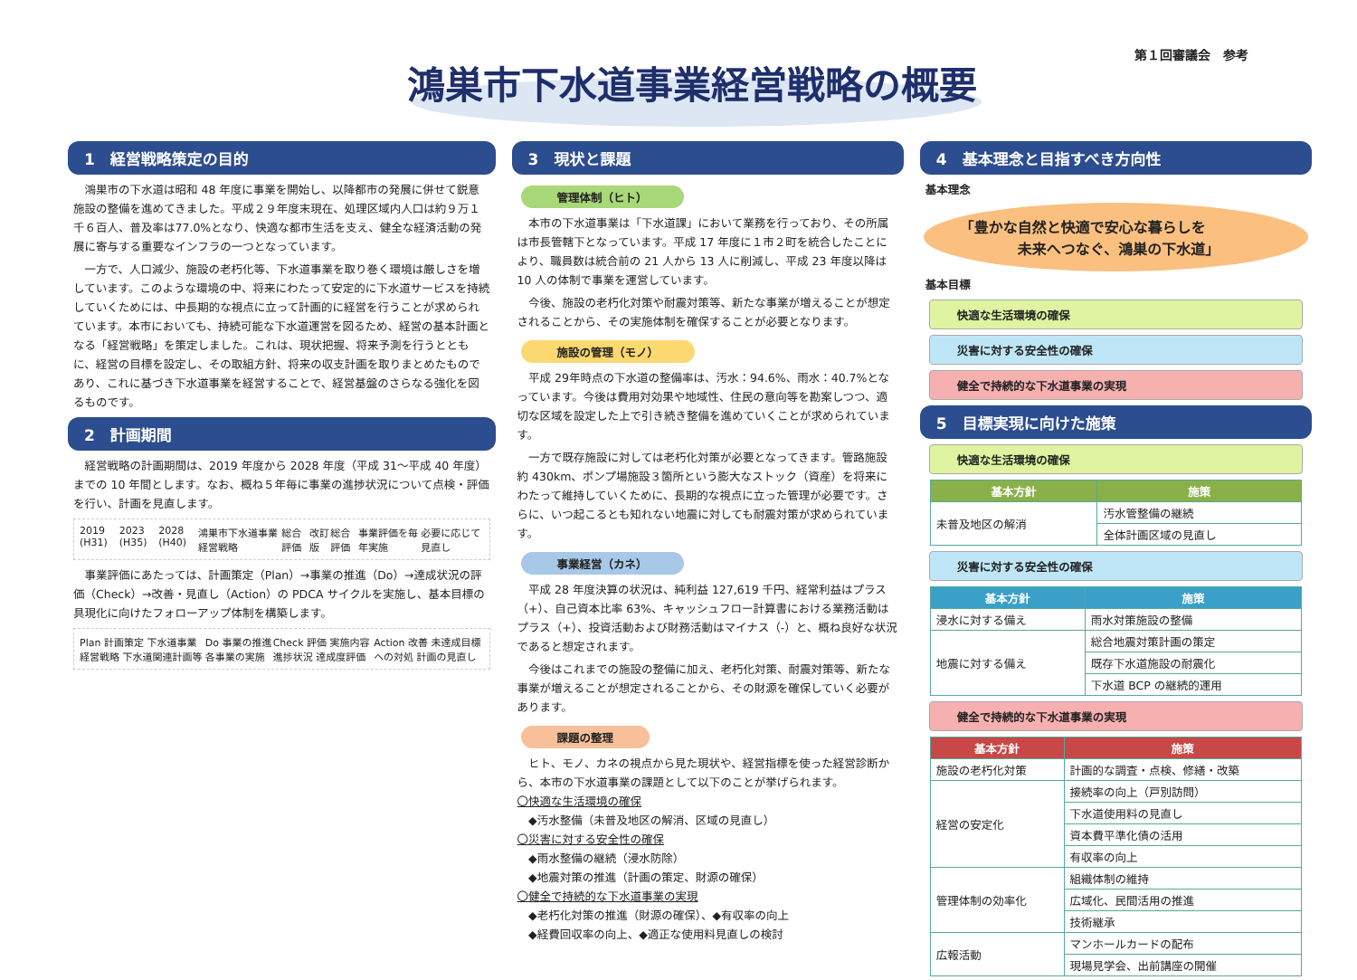鴻巣市下水道事業経営戦略の概要
第１回審議会　参考
1　経営戦略策定の目的
　鴻巣市の下水道は昭和 48 年度に事業を開始し、以降都市の発展に併せて鋭意施設の整備を進めてきました。平成２９年度末現在、処理区域内人口は約９万１千６百人、普及率は77.0%となり、快適な都市生活を支え、健全な経済活動の発展に寄与する重要なインフラの一つとなっています。
　一方で、人口減少、施設の老朽化等、下水道事業を取り巻く環境は厳しさを増しています。このような環境の中、将来にわたって安定的に下水道サービスを持続していくためには、中長期的な視点に立って計画的に経営を行うことが求められています。本市においても、持続可能な下水道運営を図るため、経営の基本計画となる「経営戦略」を策定しました。これは、現状把握、将来予測を行うとともに、経営の目標を設定し、その取組方針、将来の収支計画を取りまとめたものであり、これに基づき下水道事業を経営することで、経営基盤のさらなる強化を図るものです。
2　計画期間
　経営戦略の計画期間は、2019 年度から 2028 年度（平成 31～平成 40 年度）までの 10 年間とします。なお、概ね５年毎に事業の進捗状況について点検・評価を行い、計画を見直します。
2019 (H31) 2023 (H35) 2028 (H40) 鴻巣市下水道事業経営戦略 総合評価 改訂版 総合評価 事業評価を毎年実施 必要に応じて見直し
　事業評価にあたっては、計画策定（Plan）→事業の推進（Do）→達成状況の評価（Check）→改善・見直し（Action）の PDCA サイクルを実施し、基本目標の具現化に向けたフォローアップ体制を構築します。
Plan 計画策定 下水道事業経営戦略 下水道関連計画等 Do 事業の推進 各事業の実施 Check 評価 実施内容 進捗状況 達成度評価 Action 改善 未達成目標への対処 計画の見直し
3　現状と課題
管理体制（ヒト）
　本市の下水道事業は「下水道課」において業務を行っており、その所属は市長管轄下となっています。平成 17 年度に１市２町を統合したことにより、職員数は統合前の 21 人から 13 人に削減し、平成 23 年度以降は 10 人の体制で事業を運営しています。
　今後、施設の老朽化対策や耐震対策等、新たな事業が増えることが想定されることから、その実施体制を確保することが必要となります。
施設の管理（モノ）
　平成 29年時点の下水道の整備率は、汚水：94.6%、雨水：40.7%となっています。今後は費用対効果や地域性、住民の意向等を勘案しつつ、適切な区域を設定した上で引き続き整備を進めていくことが求められています。
　一方で既存施設に対しては老朽化対策が必要となってきます。管路施設約 430km、ポンプ場施設３箇所という膨大なストック（資産）を将来にわたって維持していくために、長期的な視点に立った管理が必要です。さらに、いつ起こるとも知れない地震に対しても耐震対策が求められています。
事業経営（カネ）
　平成 28 年度決算の状況は、純利益 127,619 千円、経常利益はプラス（+）、自己資本比率 63%、キャッシュフロー計算書における業務活動はプラス（+）、投資活動および財務活動はマイナス（-）と、概ね良好な状況であると想定されます。
　今後はこれまでの施設の整備に加え、老朽化対策、耐震対策等、新たな事業が増えることが想定されることから、その財源を確保していく必要があります。
課題の整理
　ヒト、モノ、カネの視点から見た現状や、経営指標を使った経営診断から、本市の下水道事業の課題として以下のことが挙げられます。
〇快適な生活環境の確保
　◆汚水整備（未普及地区の解消、区域の見直し）
〇災害に対する安全性の確保
　◆雨水整備の継続（浸水防除）
　◆地震対策の推進（計画の策定、財源の確保）
〇健全で持続的な下水道事業の実現
　◆老朽化対策の推進（財源の確保）、◆有収率の向上
　◆経費回収率の向上、◆適正な使用料見直しの検討
4　基本理念と目指すべき方向性
基本理念
「豊かな自然と快適で安心な暮らしを
　　　　未来へつなぐ、鴻巣の下水道」
基本目標
快適な生活環境の確保
災害に対する安全性の確保
健全で持続的な下水道事業の実現
5　目標実現に向けた施策
快適な生活環境の確保
| 基本方針 | 施策 |
| --- | --- |
| 未普及地区の解消 | 汚水管整備の継続 |
| | 全体計画区域の見直し |
災害に対する安全性の確保
| 基本方針 | 施策 |
| --- | --- |
| 浸水に対する備え | 雨水対策施設の整備 |
| 地震に対する備え | 総合地震対策計画の策定 |
| | 既存下水道施設の耐震化 |
| | 下水道 BCP の継続的運用 |
健全で持続的な下水道事業の実現
| 基本方針 | 施策 |
| --- | --- |
| 施設の老朽化対策 | 計画的な調査・点検、修繕・改築 |
| 経営の安定化 | 接続率の向上（戸別訪問） |
| | 下水道使用料の見直し |
| | 資本費平準化債の活用 |
| | 有収率の向上 |
| 管理体制の効率化 | 組織体制の維持 |
| | 広域化、民間活用の推進 |
| | 技術継承 |
| 広報活動 | マンホールカードの配布 |
| | 現場見学会、出前講座の開催 |